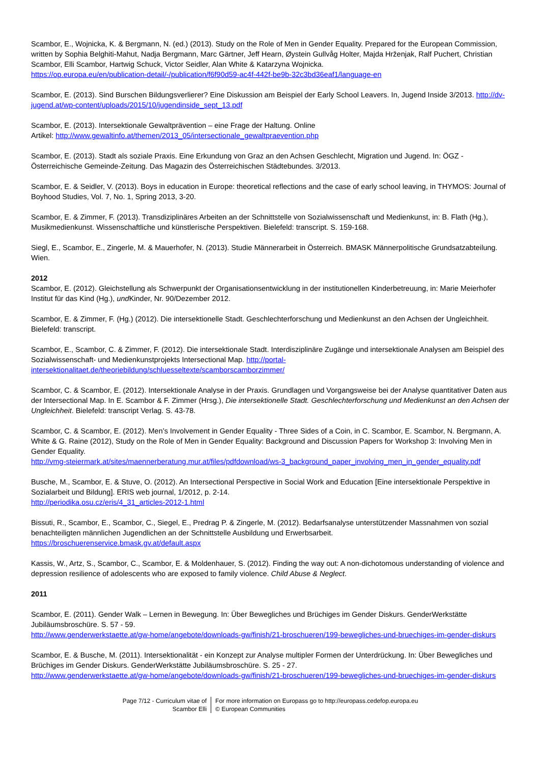Scambor, E., Wojnicka, K. & Bergmann, N. (ed.) (2013). Study on the Role of Men in Gender Equality. Prepared for the European Commission, written by Sophia Belghiti-Mahut, Nadja Bergmann, Marc Gärtner, Jeff Hearn, Øystein Gullvåg Holter, Majda Hrženjak, Ralf Puchert, Christian Scambor, Elli Scambor, Hartwig Schuck, Victor Seidler, Alan White & Katarzyna Wojnicka.
https://op.europa.eu/en/publication-detail/-/publication/f6f90d59-ac4f-442f-be9b-32c3bd36eaf1/language-en
Scambor, E. (2013). Sind Burschen Bildungsverlierer? Eine Diskussion am Beispiel der Early School Leavers. In, Jugend Inside 3/2013. http://dv-jugend.at/wp-content/uploads/2015/10/jugendinside_sept_13.pdf
Scambor, E. (2013). Intersektionale Gewaltprävention – eine Frage der Haltung. Online
Artikel: http://www.gewaltinfo.at/themen/2013_05/intersectionale_gewaltpraevention.php
Scambor, E. (2013). Stadt als soziale Praxis. Eine Erkundung von Graz an den Achsen Geschlecht, Migration und Jugend. In: ÖGZ - Österreichische Gemeinde-Zeitung. Das Magazin des Österreichischen Städtebundes. 3/2013.
Scambor, E. & Seidler, V. (2013). Boys in education in Europe: theoretical reflections and the case of early school leaving, in THYMOS: Journal of Boyhood Studies, Vol. 7, No. 1, Spring 2013, 3-20.
Scambor, E. & Zimmer, F. (2013). Transdiziplinäres Arbeiten an der Schnittstelle von Sozialwissenschaft und Medienkunst, in: B. Flath (Hg.), Musikmedienkunst. Wissenschaftliche und künstlerische Perspektiven. Bielefeld: transcript. S. 159-168.
Siegl, E., Scambor, E., Zingerle, M. & Mauerhofer, N. (2013). Studie Männerarbeit in Österreich. BMASK Männerpolitische Grundsatzabteilung. Wien.
2012
Scambor, E. (2012). Gleichstellung als Schwerpunkt der Organisationsentwicklung in der institutionellen Kinderbetreuung, in: Marie Meierhofer Institut für das Kind (Hg.), und Kinder, Nr. 90/Dezember 2012.
Scambor, E. & Zimmer, F. (Hg.) (2012). Die intersektionelle Stadt. Geschlechterforschung und Medienkunst an den Achsen der Ungleichheit. Bielefeld: transcript.
Scambor, E., Scambor, C. & Zimmer, F. (2012). Die intersektionale Stadt. Interdisziplinäre Zugänge und intersektionale Analysen am Beispiel des Sozialwissenschaft- und Medienkunstprojekts Intersectional Map. http://portal-intersektionalitaet.de/theoriebildung/schluesseltexte/scamborscamborzimmer/
Scambor, C. & Scambor, E. (2012). Intersektionale Analyse in der Praxis. Grundlagen und Vorgangsweise bei der Analyse quantitativer Daten aus der Intersectional Map. In E. Scambor & F. Zimmer (Hrsg.), Die intersektionelle Stadt. Geschlechterforschung und Medienkunst an den Achsen der Ungleichheit. Bielefeld: transcript Verlag. S. 43-78.
Scambor, C. & Scambor, E. (2012). Men’s Involvement in Gender Equality - Three Sides of a Coin, in C. Scambor, E. Scambor, N. Bergmann, A. White & G. Raine (2012), Study on the Role of Men in Gender Equality: Background and Discussion Papers for Workshop 3: Involving Men in Gender Equality.
http://vmg-steiermark.at/sites/maennerberatung.mur.at/files/pdfdownload/ws-3_background_paper_involving_men_in_gender_equality.pdf
Busche, M., Scambor, E. & Stuve, O. (2012). An Intersectional Perspective in Social Work and Education [Eine intersektionale Perspektive in Sozialarbeit und Bildung]. ERIS web journal, 1/2012, p. 2-14.
http://periodika.osu.cz/eris/4_31_articles-2012-1.html
Bissuti, R., Scambor, E., Scambor, C., Siegel, E., Predrag P. & Zingerle, M. (2012). Bedarfsanalyse unterstützender Massnahmen von sozial benachteiligten männlichen Jugendlichen an der Schnittstelle Ausbildung und Erwerbsarbeit.
https://broschuerenservice.bmask.gv.at/default.aspx
Kassis, W., Artz, S., Scambor, C., Scambor, E. & Moldenhauer, S. (2012). Finding the way out: A non-dichotomous understanding of violence and depression resilience of adolescents who are exposed to family violence. Child Abuse & Neglect.
2011
Scambor, E. (2011). Gender Walk – Lernen in Bewegung. In: Über Bewegliches und Brüchiges im Gender Diskurs. GenderWerkstätte Jubiläumsbroschüre. S. 57 - 59.
http://www.genderwerkstaette.at/gw-home/angebote/downloads-gw/finish/21-broschueren/199-bewegliches-und-bruechiges-im-gender-diskurs
Scambor, E. & Busche, M. (2011). Intersektionalität - ein Konzept zur Analyse multipler Formen der Unterdrückung. In: Über Bewegliches und Brüchiges im Gender Diskurs. GenderWerkstätte Jubiläumsbroschüre. S. 25 - 27.
http://www.genderwerkstaette.at/gw-home/angebote/downloads-gw/finish/21-broschueren/199-bewegliches-und-bruechiges-im-gender-diskurs
Page 7/12 - Curriculum vitae of
Scambor Elli
For more information on Europass go to http://europass.cedefop.europa.eu
© European Communities